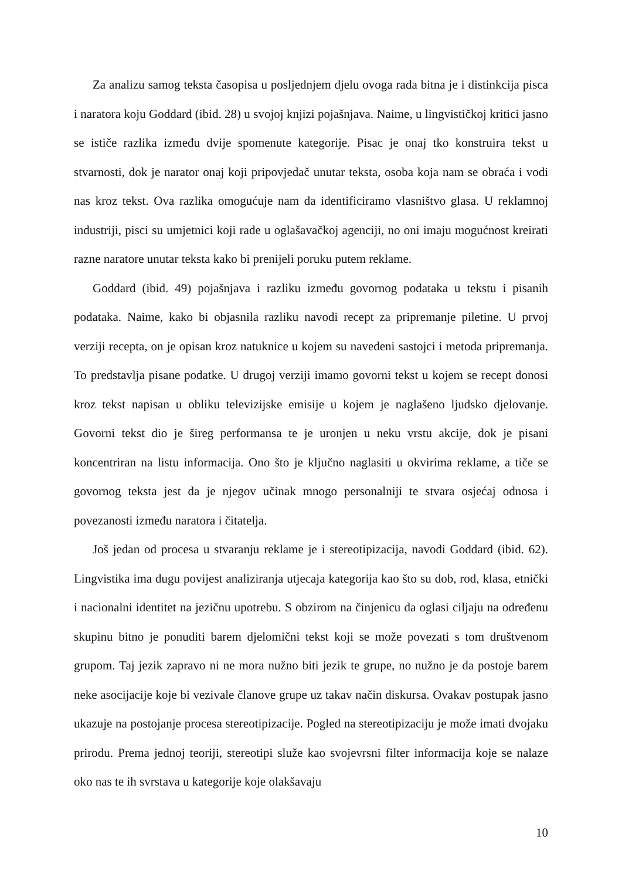Za analizu samog teksta časopisa u posljednjem djelu ovoga rada bitna je i distinkcija pisca i naratora koju Goddard (ibid. 28) u svojoj knjizi pojašnjava. Naime, u lingvističkoj kritici jasno se ističe razlika između dvije spomenute kategorije. Pisac je onaj tko konstruira tekst u stvarnosti, dok je narator onaj koji pripovjedač unutar teksta, osoba koja nam se obraća i vodi nas kroz tekst. Ova razlika omogućuje nam da identificiramo vlasništvo glasa. U reklamnoj industriji, pisci su umjetnici koji rade u oglašavačkoj agenciji, no oni imaju mogućnost kreirati razne naratore unutar teksta kako bi prenijeli poruku putem reklame.
Goddard (ibid. 49) pojašnjava i razliku između govornog podataka u tekstu i pisanih podataka. Naime, kako bi objasnila razliku navodi recept za pripremanje piletine. U prvoj verziji recepta, on je opisan kroz natuknice u kojem su navedeni sastojci i metoda pripremanja. To predstavlja pisane podatke. U drugoj verziji imamo govorni tekst u kojem se recept donosi kroz tekst napisan u obliku televizijske emisije u kojem je naglašeno ljudsko djelovanje. Govorni tekst dio je šireg performansa te je uronjen u neku vrstu akcije, dok je pisani koncentriran na listu informacija. Ono što je ključno naglasiti u okvirima reklame, a tiče se govornog teksta jest da je njegov učinak mnogo personalniji te stvara osjećaj odnosa i povezanosti između naratora i čitatelja.
Još jedan od procesa u stvaranju reklame je i stereotipizacija, navodi Goddard (ibid. 62). Lingvistika ima dugu povijest analiziranja utjecaja kategorija kao što su dob, rod, klasa, etnički i nacionalni identitet na jezičnu upotrebu. S obzirom na činjenicu da oglasi ciljaju na određenu skupinu bitno je ponuditi barem djelomični tekst koji se može povezati s tom društvenom grupom. Taj jezik zapravo ni ne mora nužno biti jezik te grupe, no nužno je da postoje barem neke asocijacije koje bi vezivale članove grupe uz takav način diskursa. Ovakav postupak jasno ukazuje na postojanje procesa stereotipizacije. Pogled na stereotipizaciju je može imati dvojaku prirodu. Prema jednoj teoriji, stereotipi služe kao svojevrsni filter informacija koje se nalaze oko nas te ih svrstava u kategorije koje olakšavaju
10